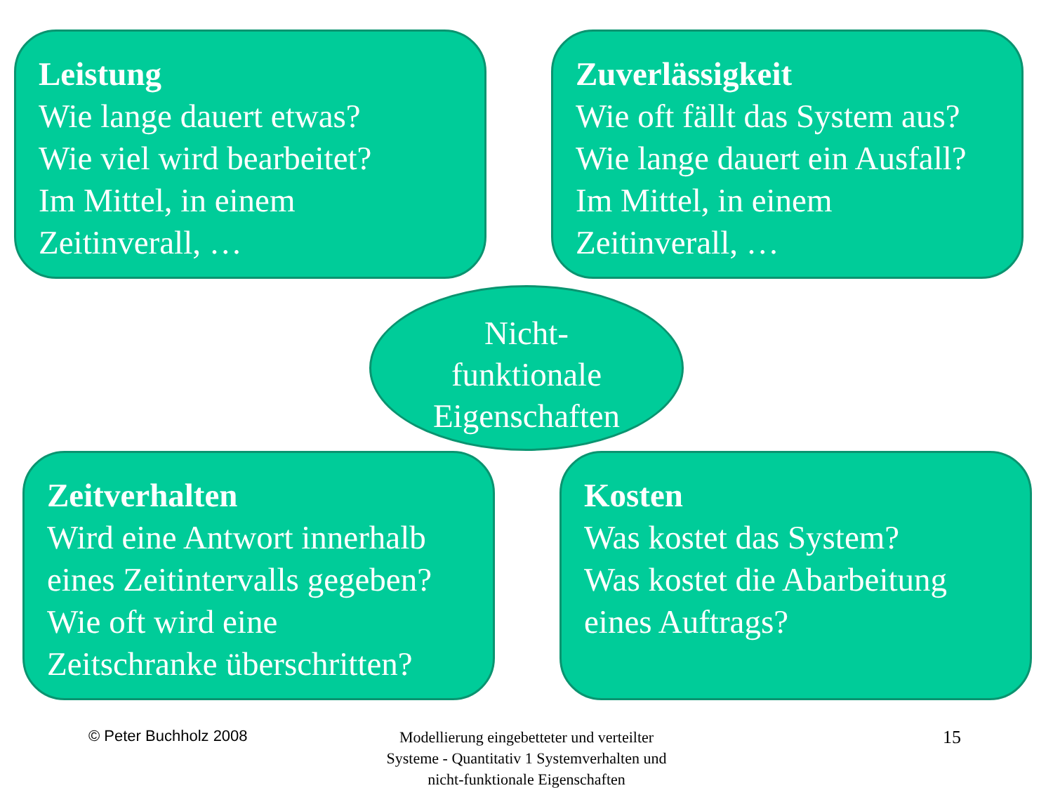Leistung
Wie lange dauert etwas?
Wie viel wird bearbeitet?
Im Mittel, in einem
Zeitinverall, …
Zuverlässigkeit
Wie oft fällt das System aus?
Wie lange dauert ein Ausfall?
Im Mittel, in einem
Zeitinverall, …
Nicht-
funktionale
Eigenschaften
Zeitverhalten
Wird eine Antwort innerhalb
eines Zeitintervalls gegeben?
Wie oft wird eine
Zeitschranke überschritten?
Kosten
Was kostet das System?
Was kostet die Abarbeitung
eines Auftrags?
© Peter Buchholz 2008
Modellierung eingebetteter und verteilter Systeme - Quantitativ 1 Systemverhalten und nicht-funktionale Eigenschaften
15